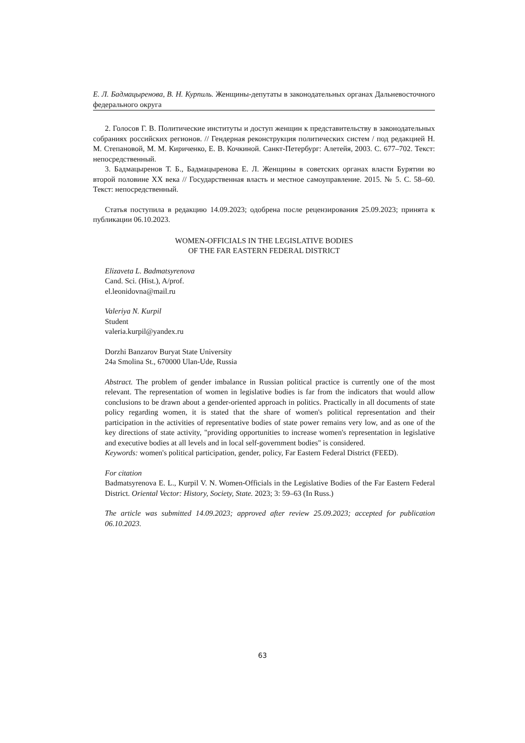Е. Л. Бадмацыренова, В. Н. Курпиль. Женщины-депутаты в законодательных органах Дальневосточного федерального округа
2. Голосов Г. В. Политические институты и доступ женщин к представительству в законодательных собраниях российских регионов. // Гендерная реконструкция политических систем / под редакцией Н. М. Степановой, М. М. Кириченко, Е. В. Кочкиной. Санкт-Петербург: Алетейя, 2003. С. 677–702. Текст: непосредственный.
3. Бадмацыренов Т. Б., Бадмацыренова Е. Л. Женщины в советских органах власти Бурятии во второй половине XX века // Государственная власть и местное самоуправление. 2015. № 5. С. 58–60. Текст: непосредственный.
Статья поступила в редакцию 14.09.2023; одобрена после рецензирования 25.09.2023; принята к публикации 06.10.2023.
WOMEN-OFFICIALS IN THE LEGISLATIVE BODIES
OF THE FAR EASTERN FEDERAL DISTRICT
Elizaveta L. Badmatsyrenova
Cand. Sci. (Hist.), A/prof.
el.leonidovna@mail.ru
Valeriya N. Kurpil
Student
valeria.kurpil@yandex.ru
Dorzhi Banzarov Buryat State University
24a Smolina St., 670000 Ulan-Ude, Russia
Abstract. The problem of gender imbalance in Russian political practice is currently one of the most relevant. The representation of women in legislative bodies is far from the indicators that would allow conclusions to be drawn about a gender-oriented approach in politics. Practically in all documents of state policy regarding women, it is stated that the share of women's political representation and their participation in the activities of representative bodies of state power remains very low, and as one of the key directions of state activity, "providing opportunities to increase women's representation in legislative and executive bodies at all levels and in local self-government bodies" is considered.
Keywords: women's political participation, gender, policy, Far Eastern Federal District (FEED).
For citation
Badmatsyrenova E. L., Kurpil V. N. Women-Officials in the Legislative Bodies of the Far Eastern Federal District. Oriental Vector: History, Society, State. 2023; 3: 59–63 (In Russ.)
The article was submitted 14.09.2023; approved after review 25.09.2023; accepted for publication 06.10.2023.
63